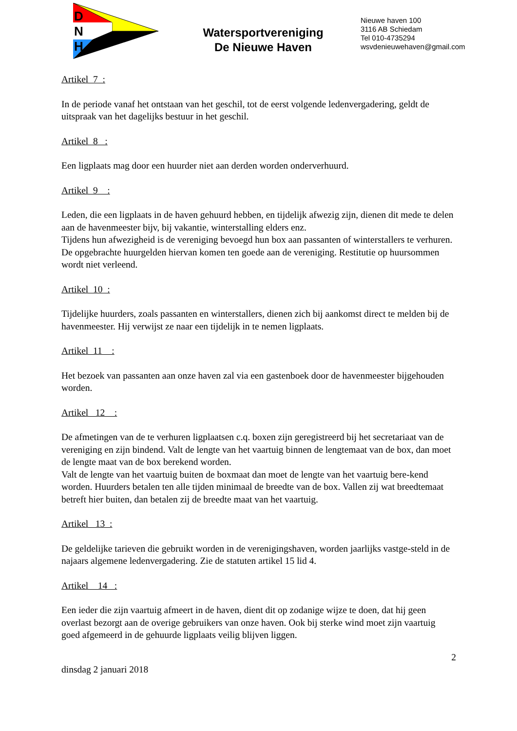D
N
H
Watersportvereniging
De Nieuwe Haven
Nieuwe haven 100
3116 AB Schiedam
Tel 010-4735294
wsvdenieuwehaven@gmail.com
Artikel 7 :
In de periode vanaf het ontstaan van het geschil, tot de eerst volgende ledenvergadering, geldt de uitspraak van het dagelijks bestuur in het geschil.
Artikel 8 :
Een ligplaats mag door een huurder niet aan derden worden onderverhuurd.
Artikel 9 :
Leden, die een ligplaats in de haven gehuurd hebben, en tijdelijk afwezig zijn, dienen dit mede te delen aan de havenmeester bijv, bij vakantie, winterstalling elders enz.
Tijdens hun afwezigheid is de vereniging bevoegd hun box aan passanten of winterstallers te verhuren. De opgebrachte huurgelden hiervan komen ten goede aan de vereniging. Restitutie op huursommen wordt niet verleend.
Artikel 10 :
Tijdelijke huurders, zoals passanten en winterstallers, dienen zich bij aankomst direct te melden bij de havenmeester. Hij verwijst ze naar een tijdelijk in te nemen ligplaats.
Artikel 11 :
Het bezoek van passanten aan onze haven zal via een gastenboek door de havenmeester bijgehouden worden.
Artikel 12 :
De afmetingen van de te verhuren ligplaatsen c.q. boxen zijn geregistreerd bij het secretariaat van de vereniging en zijn bindend. Valt de lengte van het vaartuig binnen de lengtemaat van de box, dan moet de lengte maat van de box berekend worden.
Valt de lengte van het vaartuig buiten de boxmaat dan moet de lengte van het vaartuig bere-kend worden. Huurders betalen ten alle tijden minimaal de breedte van de box. Vallen zij wat breedtemaat betreft hier buiten, dan betalen zij de breedte maat van het vaartuig.
Artikel 13 :
De geldelijke tarieven die gebruikt worden in de verenigingshaven, worden jaarlijks vastge-steld in de najaars algemene ledenvergadering. Zie de statuten artikel 15 lid 4.
Artikel 14 :
Een ieder die zijn vaartuig afmeert in de haven, dient dit op zodanige wijze te doen, dat hij geen overlast bezorgt aan de overige gebruikers van onze haven. Ook bij sterke wind moet zijn vaartuig goed afgemeerd in de gehuurde ligplaats veilig blijven liggen.
2
dinsdag 2 januari 2018